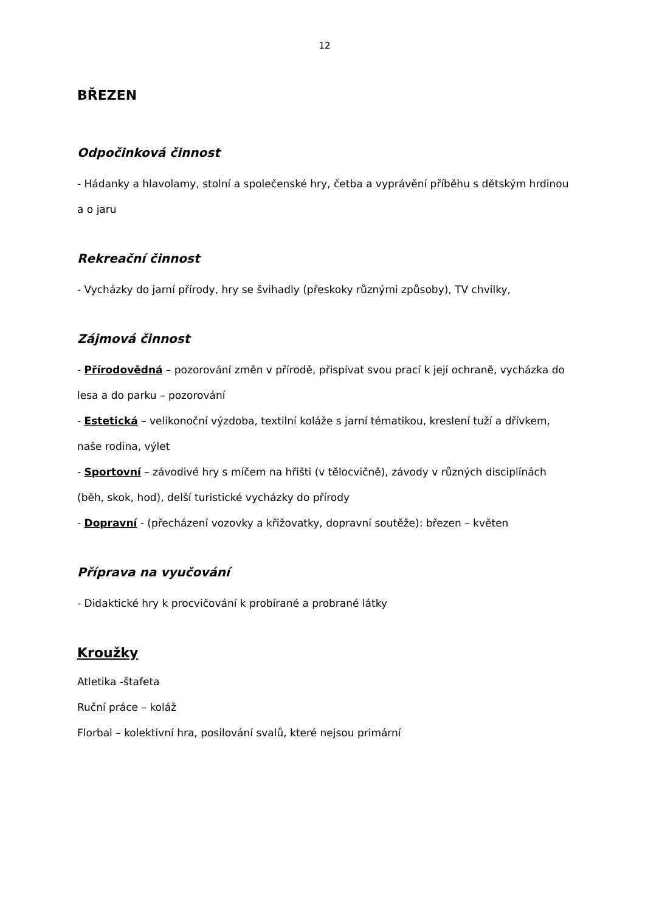12
BŘEZEN
Odpočinková činnost
- Hádanky a hlavolamy, stolní a společenské hry, četba a vyprávění příběhu s dětským hrdinou a o jaru
Rekreační činnost
- Vycházky do jarní přírody, hry se švihadly (přeskoky různými způsoby), TV chvilky,
Zájmová činnost
- Přírodovědná – pozorování změn v přírodě, přispívat svou prací k její ochraně, vycházka do lesa a do parku – pozorování
- Estetická – velikonoční výzdoba, textilní koláže s jarní tématikou, kreslení tuží a dřívkem, naše rodina, výlet
- Sportovní – závodivé hry s míčem na hřišti (v tělocvičně), závody v různých disciplínách (běh, skok, hod), delší turistické vycházky do přírody
- Dopravní - (přecházení vozovky a křižovatky, dopravní soutěže): březen – květen
Příprava na vyučování
- Didaktické hry k procvičování k probírané a probrané látky
Kroužky
Atletika -štafeta
Ruční práce – koláž
Florbal – kolektivní hra, posilování svalů, které nejsou primární